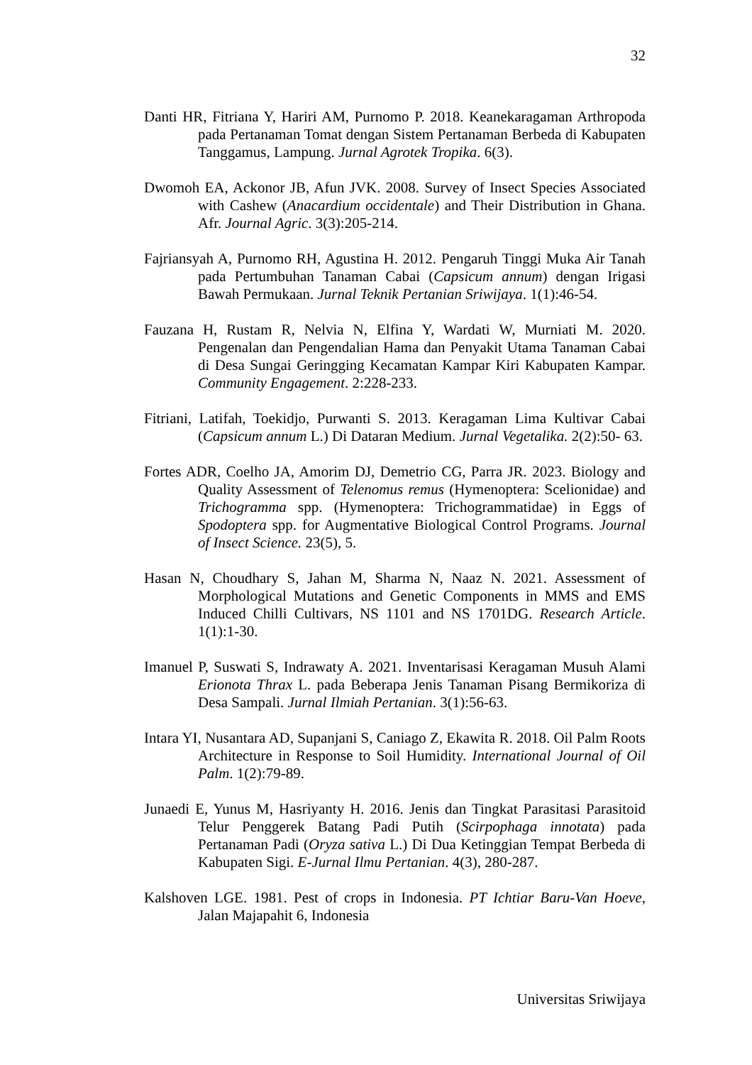32
Danti HR, Fitriana Y, Hariri AM, Purnomo P. 2018. Keanekaragaman Arthropoda pada Pertanaman Tomat dengan Sistem Pertanaman Berbeda di Kabupaten Tanggamus, Lampung. Jurnal Agrotek Tropika. 6(3).
Dwomoh EA, Ackonor JB, Afun JVK. 2008. Survey of Insect Species Associated with Cashew (Anacardium occidentale) and Their Distribution in Ghana. Afr. Journal Agric. 3(3):205-214.
Fajriansyah A, Purnomo RH, Agustina H. 2012. Pengaruh Tinggi Muka Air Tanah pada Pertumbuhan Tanaman Cabai (Capsicum annum) dengan Irigasi Bawah Permukaan. Jurnal Teknik Pertanian Sriwijaya. 1(1):46-54.
Fauzana H, Rustam R, Nelvia N, Elfina Y, Wardati W, Murniati M. 2020. Pengenalan dan Pengendalian Hama dan Penyakit Utama Tanaman Cabai di Desa Sungai Geringging Kecamatan Kampar Kiri Kabupaten Kampar. Community Engagement. 2:228-233.
Fitriani, Latifah, Toekidjo, Purwanti S. 2013. Keragaman Lima Kultivar Cabai (Capsicum annum L.) Di Dataran Medium. Jurnal Vegetalika. 2(2):50- 63.
Fortes ADR, Coelho JA, Amorim DJ, Demetrio CG, Parra JR. 2023. Biology and Quality Assessment of Telenomus remus (Hymenoptera: Scelionidae) and Trichogramma spp. (Hymenoptera: Trichogrammatidae) in Eggs of Spodoptera spp. for Augmentative Biological Control Programs. Journal of Insect Science. 23(5), 5.
Hasan N, Choudhary S, Jahan M, Sharma N, Naaz N. 2021. Assessment of Morphological Mutations and Genetic Components in MMS and EMS Induced Chilli Cultivars, NS 1101 and NS 1701DG. Research Article. 1(1):1-30.
Imanuel P, Suswati S, Indrawaty A. 2021. Inventarisasi Keragaman Musuh Alami Erionota Thrax L. pada Beberapa Jenis Tanaman Pisang Bermikoriza di Desa Sampali. Jurnal Ilmiah Pertanian. 3(1):56-63.
Intara YI, Nusantara AD, Supanjani S, Caniago Z, Ekawita R. 2018. Oil Palm Roots Architecture in Response to Soil Humidity. International Journal of Oil Palm. 1(2):79-89.
Junaedi E, Yunus M, Hasriyanty H. 2016. Jenis dan Tingkat Parasitasi Parasitoid Telur Penggerek Batang Padi Putih (Scirpophaga innotata) pada Pertanaman Padi (Oryza sativa L.) Di Dua Ketinggian Tempat Berbeda di Kabupaten Sigi. E-Jurnal Ilmu Pertanian. 4(3), 280-287.
Kalshoven LGE. 1981. Pest of crops in Indonesia. PT Ichtiar Baru-Van Hoeve, Jalan Majapahit 6, Indonesia
Universitas Sriwijaya